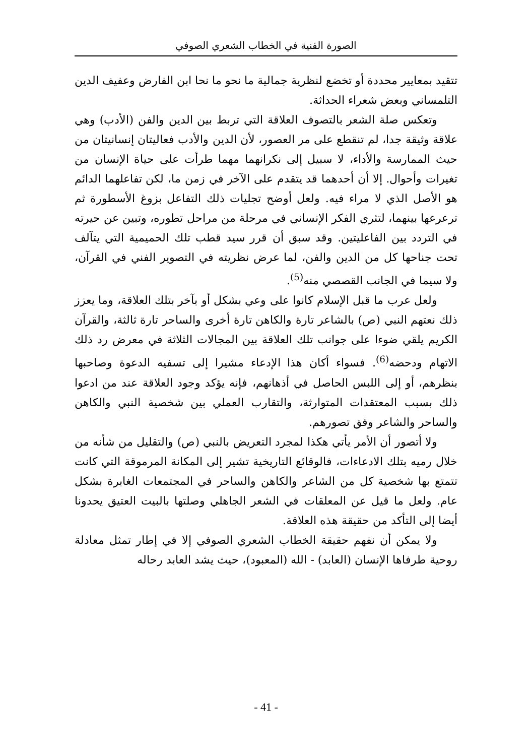الصورة الفنية في الخطاب الشعري الصوفي
تتقيد بمعايير محددة أو تخضع لنظرية جمالية ما نحو ما نحا ابن الفارض وعفيف الدين التلمساني وبعض شعراء الحداثة.
وتعكس صلة الشعر بالتصوف العلاقة التي تربط بين الدين والفن (الأدب) وهي علاقة وثيقة جدا، لم تنقطع على مر العصور، لأن الدين والأدب فعاليتان إنسانيتان من حيث الممارسة والأداء، لا سبيل إلى نكرانهما مهما طرأت على حياة الإنسان من تغيرات وأحوال. إلا أن أحدهما قد يتقدم على الآخر في زمن ما، لكن تفاعلهما الدائم هو الأصل الذي لا مراء فيه. ولعل أوضح تجليات ذلك التفاعل بزوغ الأسطورة ثم ترعرعها بينهما، لتثري الفكر الإنساني في مرحلة من مراحل تطوره، وتبين عن حيرته في التردد بين الفاعليتين. وقد سبق أن قرر سيد قطب تلك الحميمية التي يتآلف تحت جناحها كل من الدين والفن، لما عرض نظريته في التصوير الفني في القرآن، ولا سيما في الجانب القصصي منه<sup>(5)</sup>.
ولعل عرب ما قبل الإسلام كانوا على وعي بشكل أو بآخر بتلك العلاقة، وما يعزز ذلك نعتهم النبي (ص) بالشاعر تارة والكاهن تارة أخرى والساحر تارة ثالثة، والقرآن الكريم يلقي ضوءا على جوانب تلك العلاقة بين المجالات الثلاثة في معرض رد ذلك الاتهام ودحضه<sup>(6)</sup>. فسواء أكان هذا الإدعاء مشيرا إلى تسفيه الدعوة وصاحبها بنظرهم، أو إلى اللبس الحاصل في أذهانهم، فإنه يؤكد وجود العلاقة عند من ادعوا ذلك بسبب المعتقدات المتوارثة، والتقارب العملي بين شخصية النبي والكاهن والساحر والشاعر وفق تصورهم.
ولا أتصور أن الأمر يأتي هكذا لمجرد التعريض بالنبي (ص) والتقليل من شأنه من خلال رميه بتلك الادعاءات، فالوقائع التاريخية تشير إلى المكانة المرموقة التي كانت تتمتع بها شخصية كل من الشاعر والكاهن والساحر في المجتمعات الغابرة بشكل عام. ولعل ما قيل عن المعلقات في الشعر الجاهلي وصلتها بالبيت العتيق يحدونا أيضا إلى التأكد من حقيقة هذه العلاقة.
ولا يمكن أن نفهم حقيقة الخطاب الشعري الصوفي إلا في إطار تمثل معادلة روحية طرفاها الإنسان (العابد) - الله (المعبود)، حيث يشد العابد رحاله
- 41 -